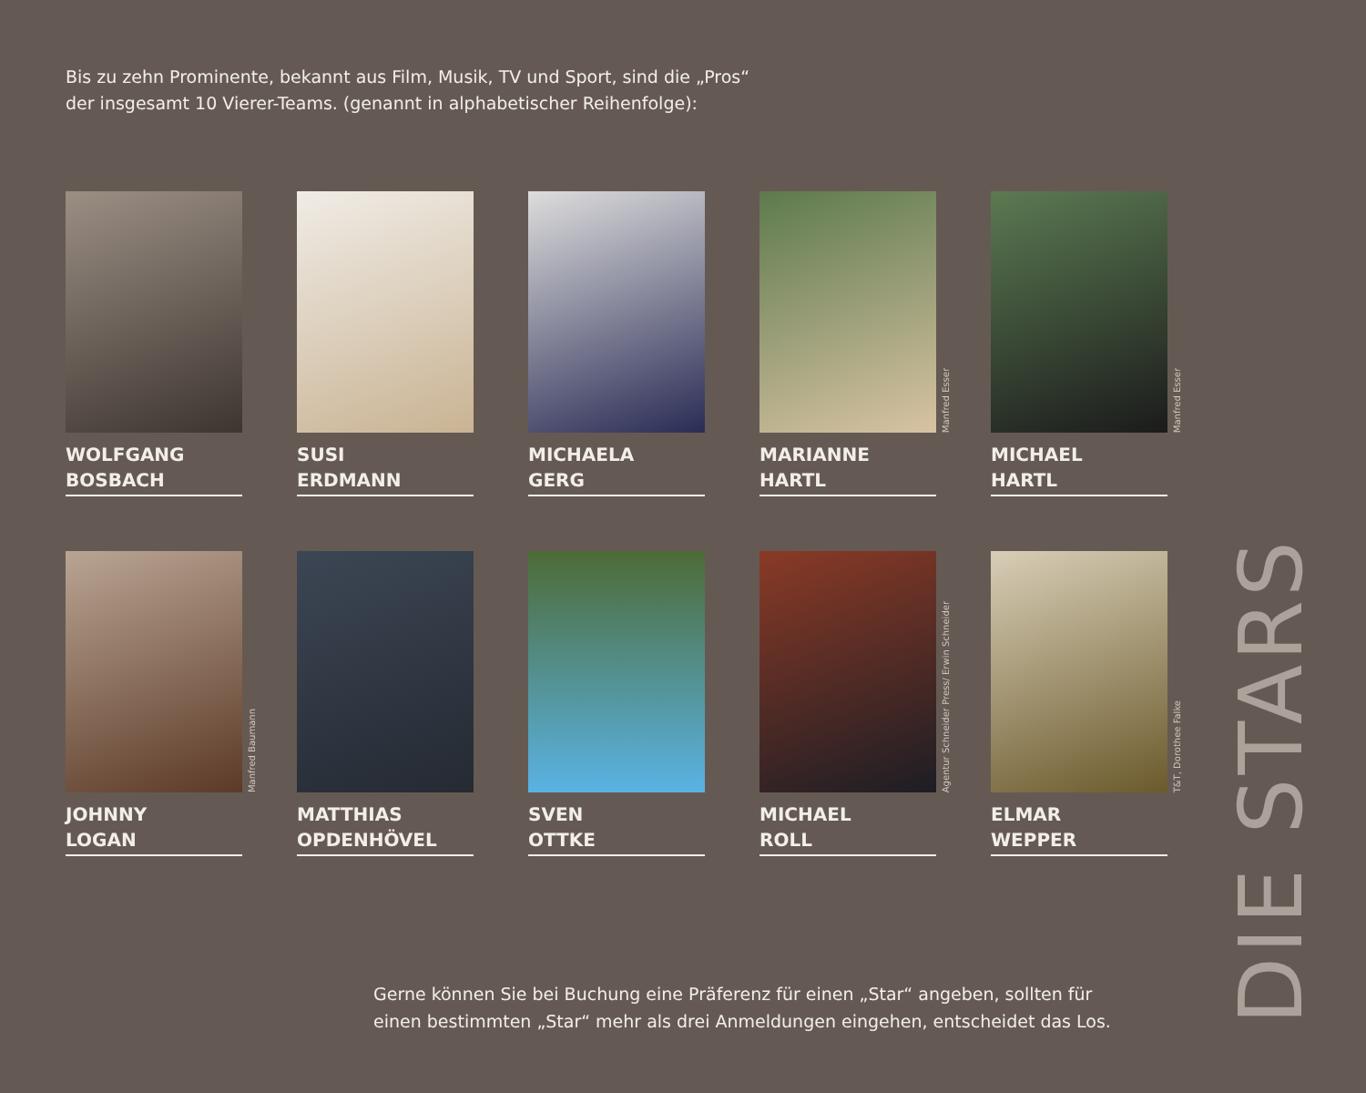Bis zu zehn Prominente, bekannt aus Film, Musik, TV und Sport, sind die „Pros“
der insgesamt 10 Vierer-Teams. (genannt in alphabetischer Reihenfolge):
WOLFGANG
BOSBACH
SUSI
ERDMANN
MICHAELA
GERG
Manfred Esser
MARIANNE
HARTL
Manfred Esser
MICHAEL
HARTL
Manfred Baumann
JOHNNY
LOGAN
MATTHIAS
OPDENHÖVEL
SVEN
OTTKE
Agentur Schneider Press/ Erwin Schneider
MICHAEL
ROLL
T&T, Dorothee Falke
ELMAR
WEPPER
Gerne können Sie bei Buchung eine Präferenz für einen „Star“ angeben, sollten für
einen bestimmten „Star“ mehr als drei Anmeldungen eingehen, entscheidet das Los.
DIE STARS